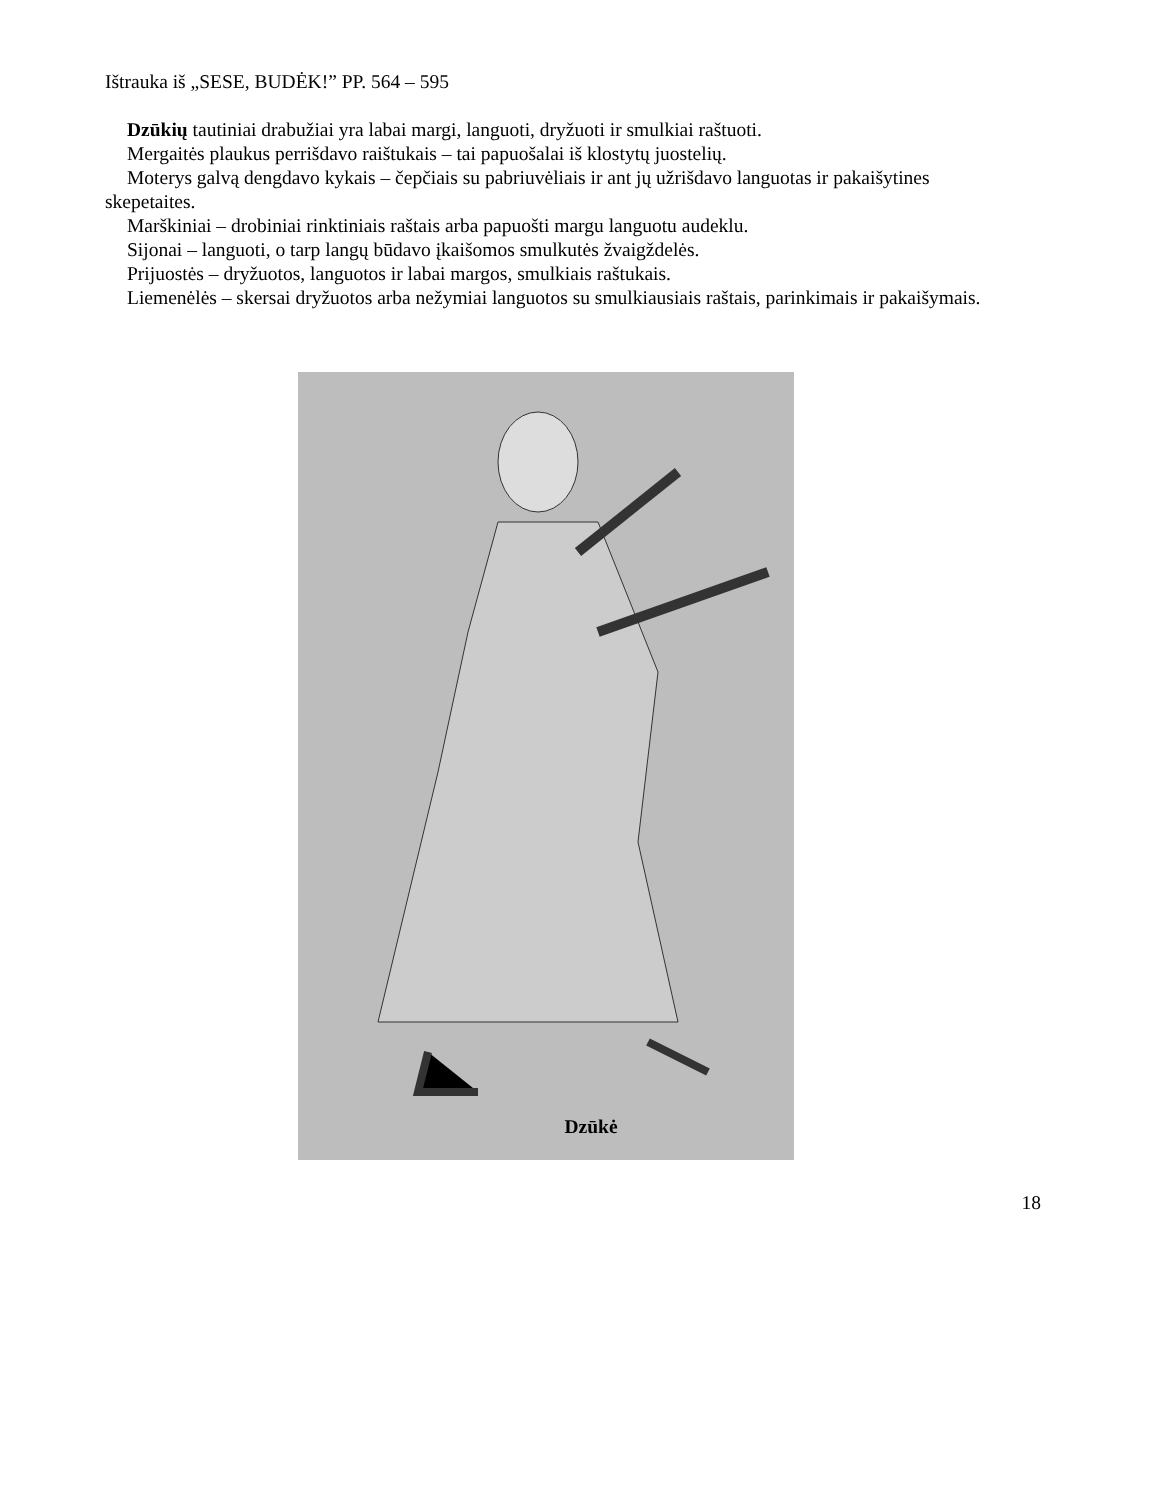Ištrauka iš „SESE, BUDĖK!” PP. 564 – 595
Dzūkių tautiniai drabužiai yra labai margi, languoti, dryžuoti ir smulkiai raštuoti.
Mergaitės plaukus perrišdavo raištukais – tai papuošalai iš klostytų juostelių.
Moterys galvą dengdavo kykais – čepčiais su pabriuvėliais ir ant jų užrišdavo languotas ir pakaišytines skepetaites.
Marškiniai – drobiniai rinktiniais raštais arba papuošti margu languotu audeklu.
Sijonai – languoti, o tarp langų būdavo įkaišomos smulkutės žvaigždelės.
Prijuostės – dryžuotos, languotos ir labai margos, smulkiais raštukais.
Liemenėlės – skersai dryžuotos arba nežymiai languotos su smulkiausiais raštais, parinkimais ir pakaišymais.
Dzūkė
18